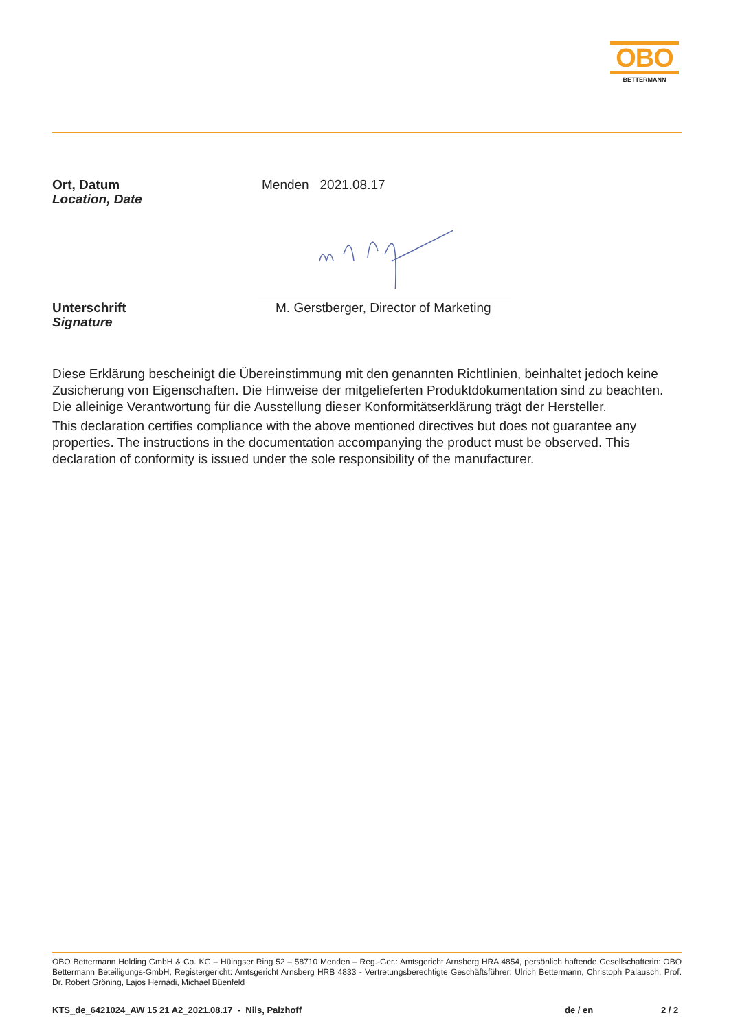OBO
BETTERMANN
Ort, Datum
Location, Date
Menden 2021.08.17
Unterschrift
Signature
M. Gerstberger, Director of Marketing
Diese Erklärung bescheinigt die Übereinstimmung mit den genannten Richtlinien, beinhaltet jedoch keine Zusicherung von Eigenschaften. Die Hinweise der mitgelieferten Produktdokumentation sind zu beachten. Die alleinige Verantwortung für die Ausstellung dieser Konformitätserklärung trägt der Hersteller.
This declaration certifies compliance with the above mentioned directives but does not guarantee any properties. The instructions in the documentation accompanying the product must be observed. This declaration of conformity is issued under the sole responsibility of the manufacturer.
OBO Bettermann Holding GmbH & Co. KG – Hüingser Ring 52 – 58710 Menden – Reg.-Ger.: Amtsgericht Arnsberg HRA 4854, persönlich haftende Gesellschafterin: OBO Bettermann Beteiligungs-GmbH, Registergericht: Amtsgericht Arnsberg HRB 4833 - Vertretungsberechtigte Geschäftsführer: Ulrich Bettermann, Christoph Palausch, Prof. Dr. Robert Gröning, Lajos Hernádi, Michael Büenfeld
KTS_de_6421024_AW 15 21 A2_2021.08.17 - Nils, Palzhoff de / en 2 / 2